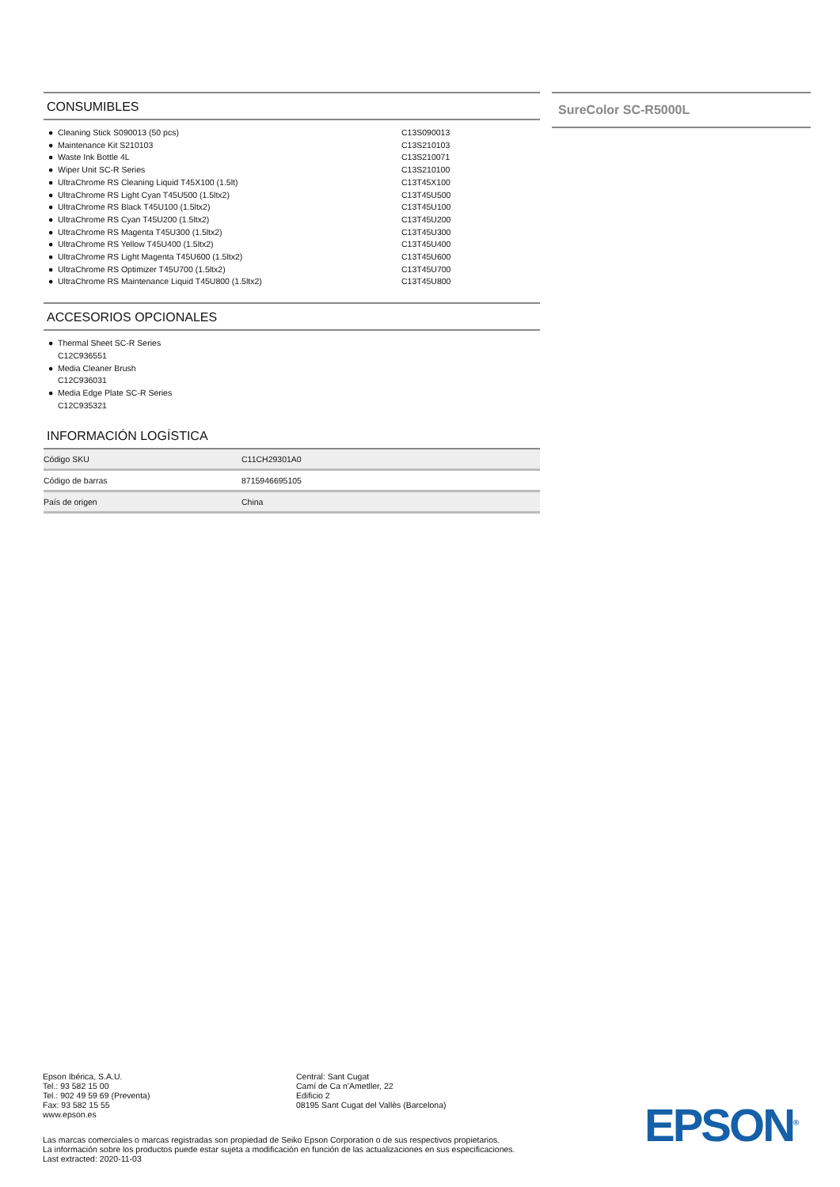CONSUMIBLES
● Cleaning Stick S090013 (50 pcs) C13S090013
● Maintenance Kit S210103 C13S210103
● Waste Ink Bottle 4L C13S210071
● Wiper Unit SC-R Series C13S210100
● UltraChrome RS Cleaning Liquid T45X100 (1.5lt) C13T45X100
● UltraChrome RS Light Cyan T45U500 (1.5ltx2) C13T45U500
● UltraChrome RS Black T45U100 (1.5ltx2) C13T45U100
● UltraChrome RS Cyan T45U200 (1.5ltx2) C13T45U200
● UltraChrome RS Magenta T45U300 (1.5ltx2) C13T45U300
● UltraChrome RS Yellow T45U400 (1.5ltx2) C13T45U400
● UltraChrome RS Light Magenta T45U600 (1.5ltx2) C13T45U600
● UltraChrome RS Optimizer T45U700 (1.5ltx2) C13T45U700
● UltraChrome RS Maintenance Liquid T45U800 (1.5ltx2) C13T45U800
ACCESORIOS OPCIONALES
● Thermal Sheet SC-R Series
C12C936551
● Media Cleaner Brush
C12C936031
● Media Edge Plate SC-R Series
C12C935321
INFORMACIÓN LOGÍSTICA
| Código SKU | C11CH29301A0 |
| Código de barras | 8715946695105 |
| País de origen | China |
SureColor SC-R5000L
Epson Ibérica, S.A.U.
Tel.: 93 582 15 00
Tel.: 902 49 59 69 (Preventa)
Fax: 93 582 15 55
www.epson.es
Central: Sant Cugat
Camí de Ca n’Ametller, 22
Edificio 2
08195 Sant Cugat del Vallès (Barcelona)
Las marcas comerciales o marcas registradas son propiedad de Seiko Epson Corporation o de sus respectivos propietarios.
La información sobre los productos puede estar sujeta a modificación en función de las actualizaciones en sus especificaciones.
Last extracted: 2020-11-03
EPSON<sup>®</sup>